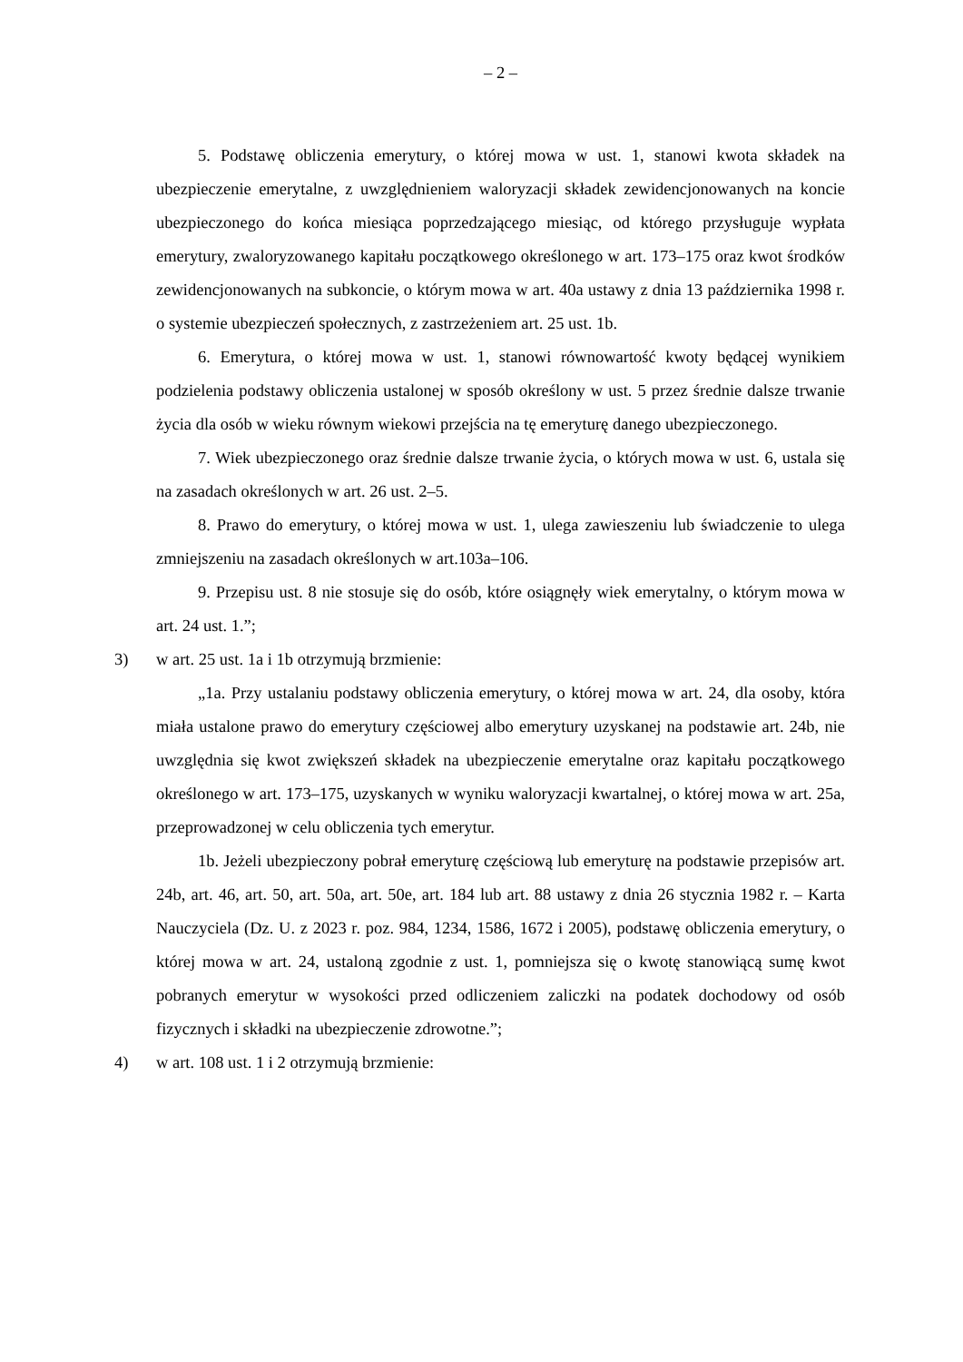– 2 –
5. Podstawę obliczenia emerytury, o której mowa w ust. 1, stanowi kwota składek na ubezpieczenie emerytalne, z uwzględnieniem waloryzacji składek zewidencjonowanych na koncie ubezpieczonego do końca miesiąca poprzedzającego miesiąc, od którego przysługuje wypłata emerytury, zwaloryzowanego kapitału początkowego określonego w art. 173–175 oraz kwot środków zewidencjonowanych na subkoncie, o którym mowa w art. 40a ustawy z dnia 13 października 1998 r. o systemie ubezpieczeń społecznych, z zastrzeżeniem art. 25 ust. 1b.
6. Emerytura, o której mowa w ust. 1, stanowi równowartość kwoty będącej wynikiem podzielenia podstawy obliczenia ustalonej w sposób określony w ust. 5 przez średnie dalsze trwanie życia dla osób w wieku równym wiekowi przejścia na tę emeryturę danego ubezpieczonego.
7. Wiek ubezpieczonego oraz średnie dalsze trwanie życia, o których mowa w ust. 6, ustala się na zasadach określonych w art. 26 ust. 2–5.
8. Prawo do emerytury, o której mowa w ust. 1, ulega zawieszeniu lub świadczenie to ulega zmniejszeniu na zasadach określonych w art.103a–106.
9. Przepisu ust. 8 nie stosuje się do osób, które osiągnęły wiek emerytalny, o którym mowa w art. 24 ust. 1.”;
3) w art. 25 ust. 1a i 1b otrzymują brzmienie:
„1a. Przy ustalaniu podstawy obliczenia emerytury, o której mowa w art. 24, dla osoby, która miała ustalone prawo do emerytury częściowej albo emerytury uzyskanej na podstawie art. 24b, nie uwzględnia się kwot zwiększeń składek na ubezpieczenie emerytalne oraz kapitału początkowego określonego w art. 173–175, uzyskanych w wyniku waloryzacji kwartalnej, o której mowa w art. 25a, przeprowadzonej w celu obliczenia tych emerytur.
1b. Jeżeli ubezpieczony pobrał emeryturę częściową lub emeryturę na podstawie przepisów art. 24b, art. 46, art. 50, art. 50a, art. 50e, art. 184 lub art. 88 ustawy z dnia 26 stycznia 1982 r. – Karta Nauczyciela (Dz. U. z 2023 r. poz. 984, 1234, 1586, 1672 i 2005), podstawę obliczenia emerytury, o której mowa w art. 24, ustaloną zgodnie z ust. 1, pomniejsza się o kwotę stanowiącą sumę kwot pobranych emerytur w wysokości przed odliczeniem zaliczki na podatek dochodowy od osób fizycznych i składki na ubezpieczenie zdrowotne.”;
4) w art. 108 ust. 1 i 2 otrzymują brzmienie: